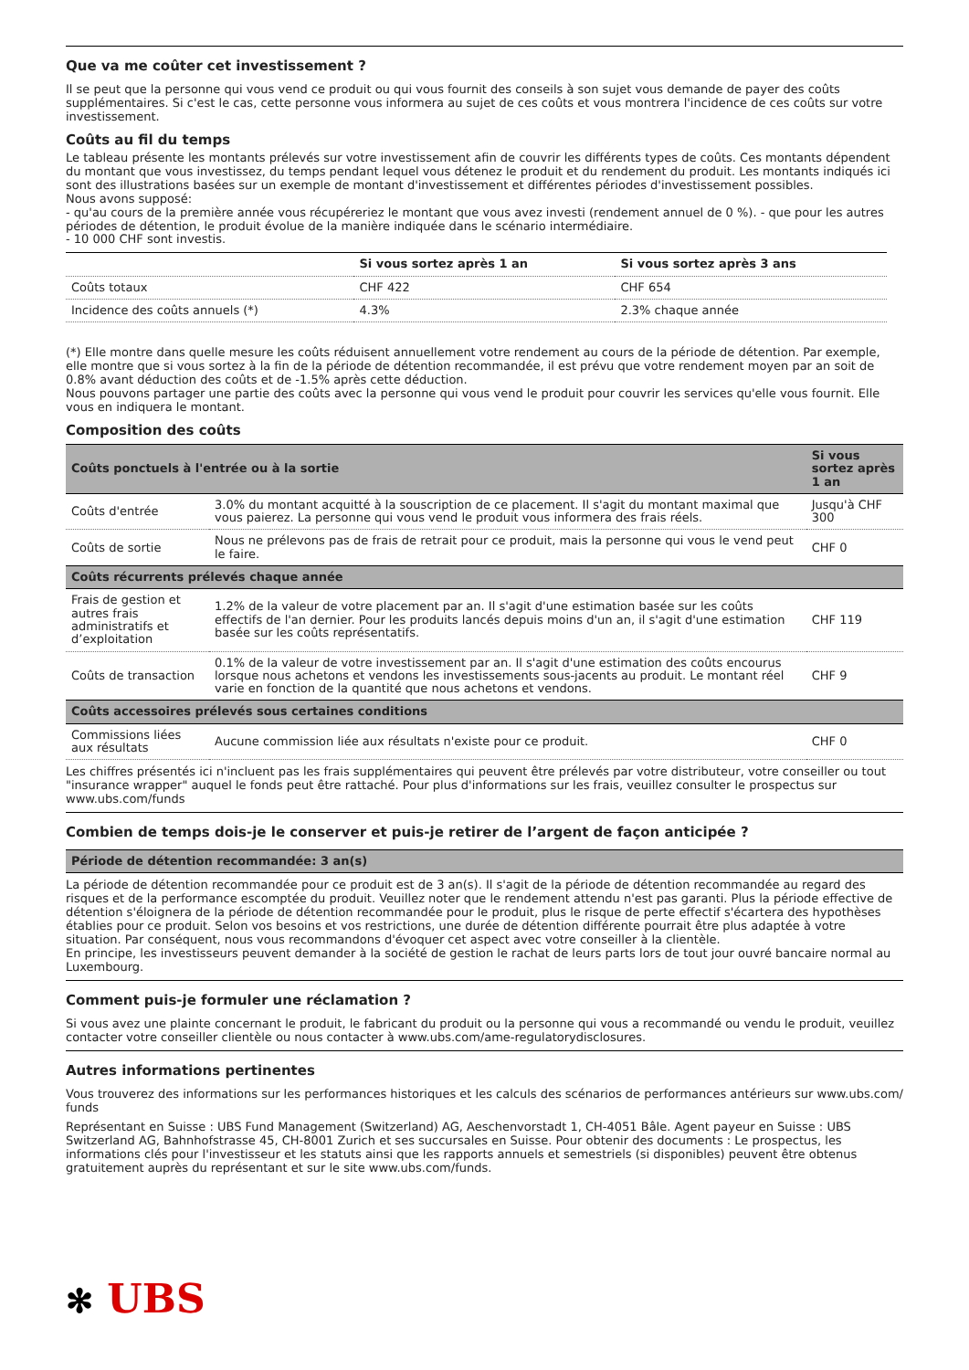Que va me coûter cet investissement ?
Il se peut que la personne qui vous vend ce produit ou qui vous fournit des conseils à son sujet vous demande de payer des coûts supplémentaires. Si c'est le cas, cette personne vous informera au sujet de ces coûts et vous montrera l'incidence de ces coûts sur votre investissement.
Coûts au fil du temps
Le tableau présente les montants prélevés sur votre investissement afin de couvrir les différents types de coûts. Ces montants dépendent du montant que vous investissez, du temps pendant lequel vous détenez le produit et du rendement du produit. Les montants indiqués ici sont des illustrations basées sur un exemple de montant d'investissement et différentes périodes d'investissement possibles.
Nous avons supposé:
- qu'au cours de la première année vous récupéreriez le montant que vous avez investi (rendement annuel de 0 %). - que pour les autres périodes de détention, le produit évolue de la manière indiquée dans le scénario intermédiaire.
- 10 000 CHF sont investis.
| | Si vous sortez après 1 an | Si vous sortez après 3 ans |
| --- | --- | --- |
| Coûts totaux | CHF 422 | CHF 654 |
| Incidence des coûts annuels (*) | 4.3% | 2.3% chaque année |
(*) Elle montre dans quelle mesure les coûts réduisent annuellement votre rendement au cours de la période de détention. Par exemple, elle montre que si vous sortez à la fin de la période de détention recommandée, il est prévu que votre rendement moyen par an soit de 0.8% avant déduction des coûts et de -1.5% après cette déduction.
Nous pouvons partager une partie des coûts avec la personne qui vous vend le produit pour couvrir les services qu'elle vous fournit. Elle vous en indiquera le montant.
Composition des coûts
| Coûts ponctuels à l'entrée ou à la sortie | | Si vous sortez après 1 an |
| --- | --- | --- |
| Coûts d'entrée | 3.0% du montant acquitté à la souscription de ce placement. Il s'agit du montant maximal que vous paierez. La personne qui vous vend le produit vous informera des frais réels. | Jusqu'à CHF 300 |
| Coûts de sortie | Nous ne prélevons pas de frais de retrait pour ce produit, mais la personne qui vous le vend peut le faire. | CHF 0 |
| Coûts récurrents prélevés chaque année | | |
| Frais de gestion et autres frais administratifs et d’exploitation | 1.2% de la valeur de votre placement par an. Il s'agit d'une estimation basée sur les coûts effectifs de l'an dernier. Pour les produits lancés depuis moins d'un an, il s'agit d'une estimation basée sur les coûts représentatifs. | CHF 119 |
| Coûts de transaction | 0.1% de la valeur de votre investissement par an. Il s'agit d'une estimation des coûts encourus lorsque nous achetons et vendons les investissements sous-jacents au produit. Le montant réel varie en fonction de la quantité que nous achetons et vendons. | CHF 9 |
| Coûts accessoires prélevés sous certaines conditions | | |
| Commissions liées aux résultats | Aucune commission liée aux résultats n'existe pour ce produit. | CHF 0 |
Les chiffres présentés ici n'incluent pas les frais supplémentaires qui peuvent être prélevés par votre distributeur, votre conseiller ou tout "insurance wrapper" auquel le fonds peut être rattaché. Pour plus d'informations sur les frais, veuillez consulter le prospectus sur www.ubs.com/funds
Combien de temps dois-je le conserver et puis-je retirer de l’argent de façon anticipée ?
| Période de détention recommandée: 3 an(s) |
| --- |
La période de détention recommandée pour ce produit est de 3 an(s). Il s'agit de la période de détention recommandée au regard des risques et de la performance escomptée du produit. Veuillez noter que le rendement attendu n'est pas garanti. Plus la période effective de détention s'éloignera de la période de détention recommandée pour le produit, plus le risque de perte effectif s'écartera des hypothèses établies pour ce produit. Selon vos besoins et vos restrictions, une durée de détention différente pourrait être plus adaptée à votre situation. Par conséquent, nous vous recommandons d'évoquer cet aspect avec votre conseiller à la clientèle.
En principe, les investisseurs peuvent demander à la société de gestion le rachat de leurs parts lors de tout jour ouvré bancaire normal au Luxembourg.
Comment puis-je formuler une réclamation ?
Si vous avez une plainte concernant le produit, le fabricant du produit ou la personne qui vous a recommandé ou vendu le produit, veuillez contacter votre conseiller clientèle ou nous contacter à www.ubs.com/ame-regulatorydisclosures.
Autres informations pertinentes
Vous trouverez des informations sur les performances historiques et les calculs des scénarios de performances antérieurs sur www.ubs.com/ funds
Représentant en Suisse : UBS Fund Management (Switzerland) AG, Aeschenvorstadt 1, CH-4051 Bâle. Agent payeur en Suisse : UBS Switzerland AG, Bahnhofstrasse 45, CH-8001 Zurich et ses succursales en Suisse. Pour obtenir des documents : Le prospectus, les informations clés pour l'investisseur et les statuts ainsi que les rapports annuels et semestriels (si disponibles) peuvent être obtenus gratuitement auprès du représentant et sur le site www.ubs.com/funds.
✻ UBS